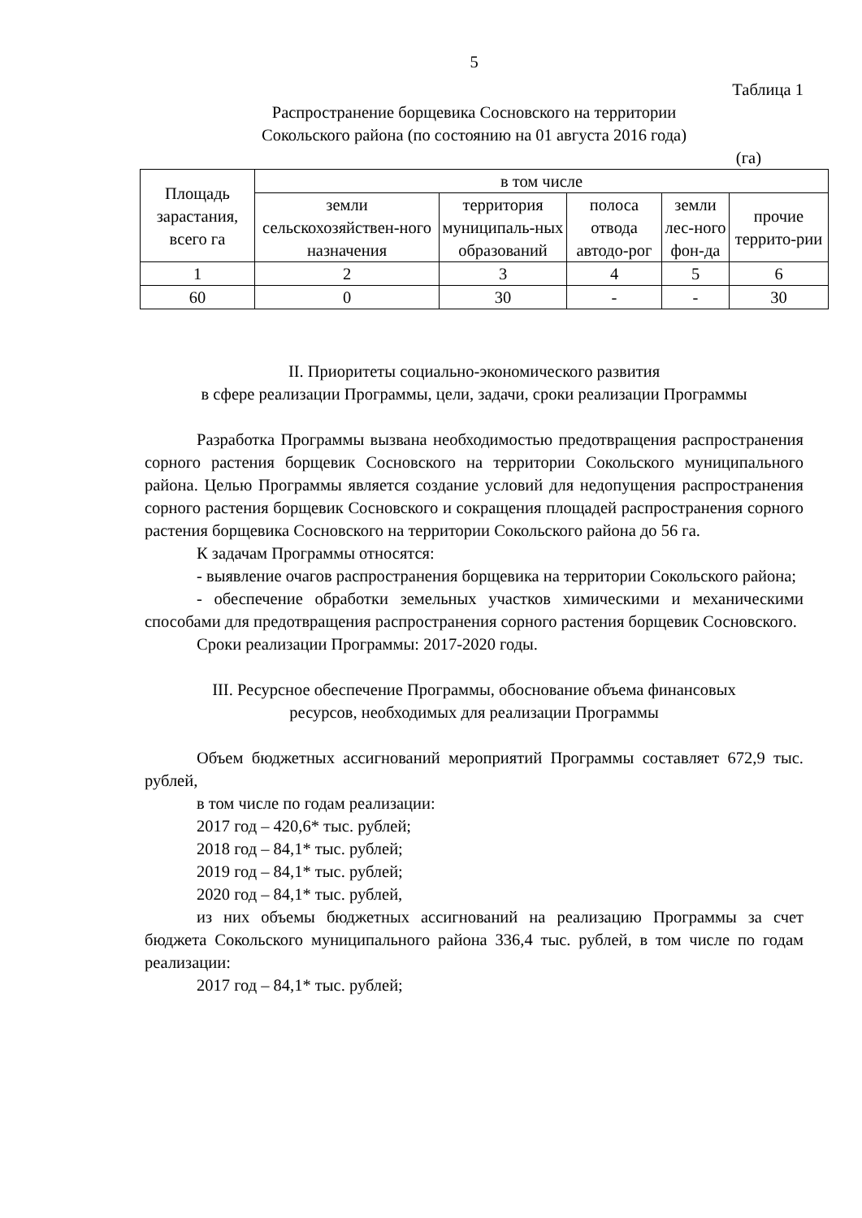5
Таблица 1
Распространение борщевика Сосновского на территории
Сокольского района (по состоянию на 01 августа 2016 года)
(га)
| Площадь зарастания, всего га | в том числе | | | | |
| | земли сельскохозяйствен-ного назначения | территория муниципаль-ных образований | полоса отвода автодо-рог | земли лес-ного фон-да | прочие террито-рии |
| 1 | 2 | 3 | 4 | 5 | 6 |
| 60 | 0 | 30 | - | - | 30 |
II. Приоритеты социально-экономического развития
в сфере реализации Программы, цели, задачи, сроки реализации Программы
Разработка Программы вызвана необходимостью предотвращения распространения сорного растения борщевик Сосновского на территории Сокольского муниципального района. Целью Программы является создание условий для недопущения распространения сорного растения борщевик Сосновского и сокращения площадей распространения сорного растения борщевика Сосновского на территории Сокольского района до 56 га.
К задачам Программы относятся:
- выявление очагов распространения борщевика на территории Сокольского района;
- обеспечение обработки земельных участков химическими и механическими способами для предотвращения распространения сорного растения борщевик Сосновского.
Сроки реализации Программы: 2017-2020 годы.
III. Ресурсное обеспечение Программы, обоснование объема финансовых
ресурсов, необходимых для реализации Программы
Объем бюджетных ассигнований мероприятий Программы составляет 672,9 тыс. рублей,
в том числе по годам реализации:
2017 год – 420,6* тыс. рублей;
2018 год – 84,1* тыс. рублей;
2019 год – 84,1* тыс. рублей;
2020 год – 84,1* тыс. рублей,
из них объемы бюджетных ассигнований на реализацию Программы за счет бюджета Сокольского муниципального района 336,4 тыс. рублей, в том числе по годам реализации:
2017 год – 84,1* тыс. рублей;